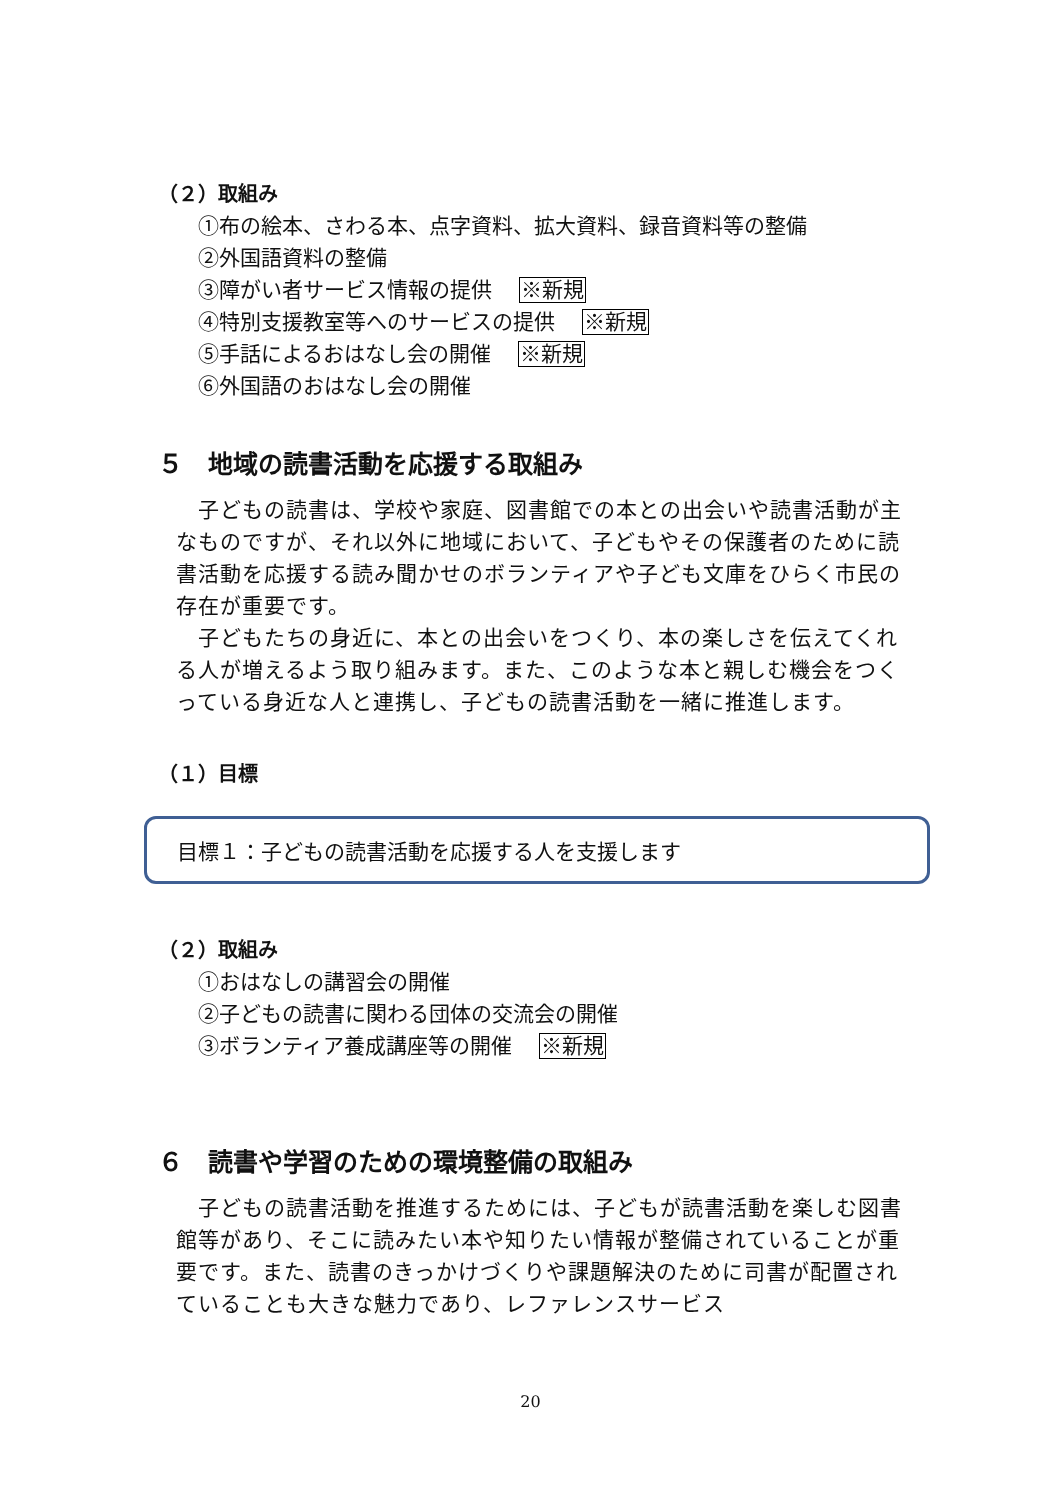（２）取組み
①布の絵本、さわる本、点字資料、拡大資料、録音資料等の整備
②外国語資料の整備
③障がい者サービス情報の提供 ※新規
④特別支援教室等へのサービスの提供 ※新規
⑤手話によるおはなし会の開催 ※新規
⑥外国語のおはなし会の開催
５　地域の読書活動を応援する取組み
子どもの読書は、学校や家庭、図書館での本との出会いや読書活動が主なものですが、それ以外に地域において、子どもやその保護者のために読書活動を応援する読み聞かせのボランティアや子ども文庫をひらく市民の存在が重要です。
子どもたちの身近に、本との出会いをつくり、本の楽しさを伝えてくれる人が増えるよう取り組みます。また、このような本と親しむ機会をつくっている身近な人と連携し、子どもの読書活動を一緒に推進します。
（１）目標
目標１：子どもの読書活動を応援する人を支援します
（２）取組み
①おはなしの講習会の開催
②子どもの読書に関わる団体の交流会の開催
③ボランティア養成講座等の開催 ※新規
６　読書や学習のための環境整備の取組み
子どもの読書活動を推進するためには、子どもが読書活動を楽しむ図書館等があり、そこに読みたい本や知りたい情報が整備されていることが重要です。また、読書のきっかけづくりや課題解決のために司書が配置されていることも大きな魅力であり、レファレンスサービス
20